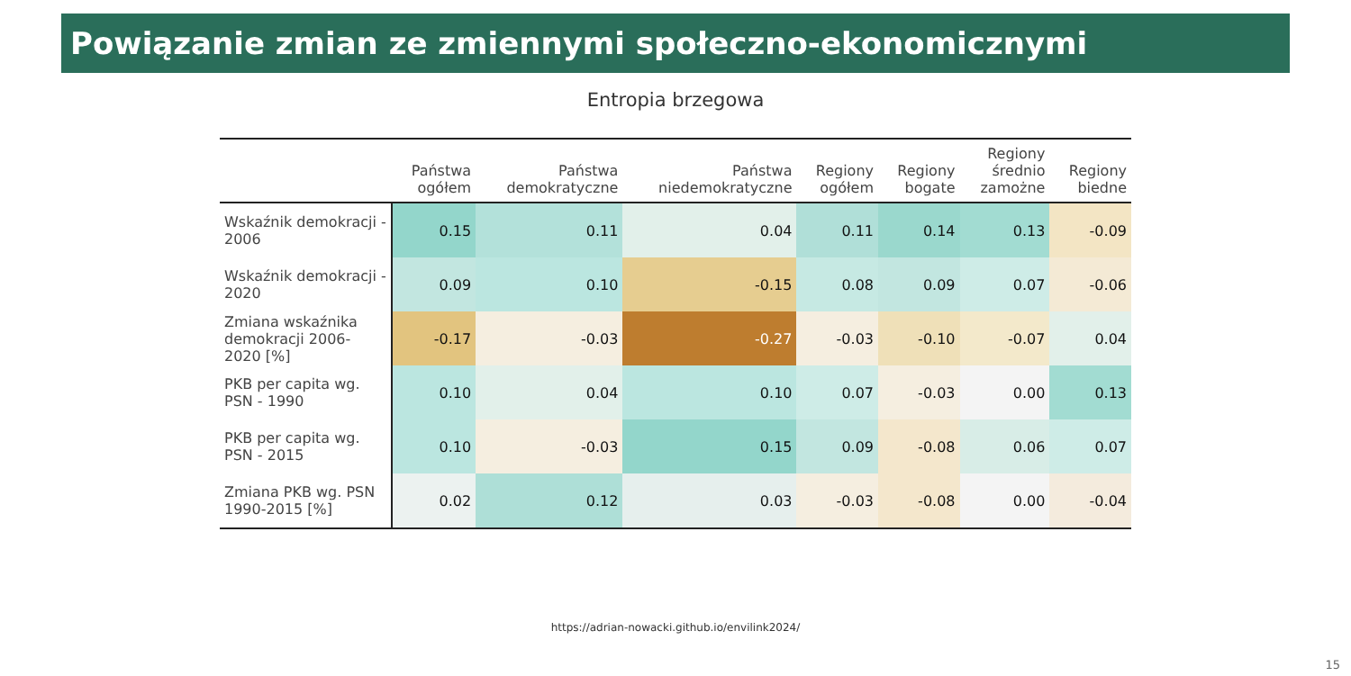Powiązanie zmian ze zmiennymi społeczno-ekonomicznymi
Entropia brzegowa
| | Państwa ogółem | Państwa demokratyczne | Państwa niedemokratyczne | Regiony ogółem | Regiony bogate | Regiony średnio zamożne | Regiony biedne |
| --- | --- | --- | --- | --- | --- | --- | --- |
| Wskaźnik demokracji - 2006 | 0.15 | 0.11 | 0.04 | 0.11 | 0.14 | 0.13 | -0.09 |
| Wskaźnik demokracji - 2020 | 0.09 | 0.10 | -0.15 | 0.08 | 0.09 | 0.07 | -0.06 |
| Zmiana wskaźnika demokracji 2006-2020 [%] | -0.17 | -0.03 | -0.27 | -0.03 | -0.10 | -0.07 | 0.04 |
| PKB per capita wg. PSN - 1990 | 0.10 | 0.04 | 0.10 | 0.07 | -0.03 | 0.00 | 0.13 |
| PKB per capita wg. PSN - 2015 | 0.10 | -0.03 | 0.15 | 0.09 | -0.08 | 0.06 | 0.07 |
| Zmiana PKB wg. PSN 1990-2015 [%] | 0.02 | 0.12 | 0.03 | -0.03 | -0.08 | 0.00 | -0.04 |
https://adrian-nowacki.github.io/envilink2024/
15